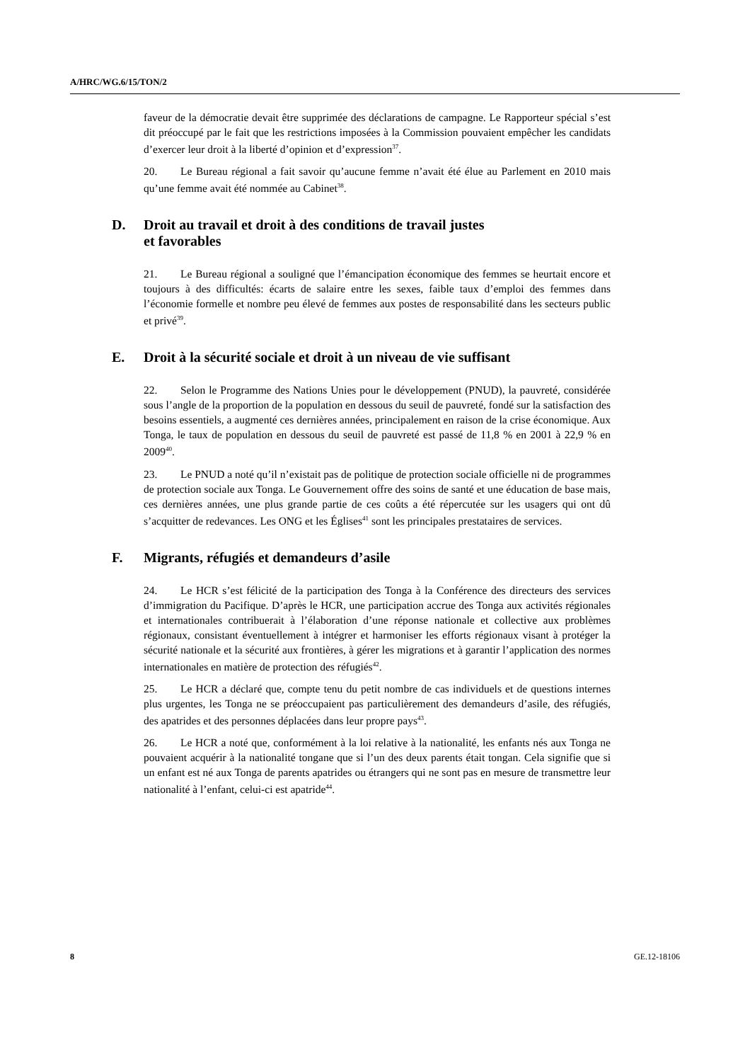A/HRC/WG.6/15/TON/2
faveur de la démocratie devait être supprimée des déclarations de campagne. Le Rapporteur spécial s’est dit préoccupé par le fait que les restrictions imposées à la Commission pouvaient empêcher les candidats d’exercer leur droit à la liberté d’opinion et d’expression<sup>37</sup>.
20. Le Bureau régional a fait savoir qu’aucune femme n’avait été élue au Parlement en 2010 mais qu’une femme avait été nommée au Cabinet<sup>38</sup>.
D. Droit au travail et droit à des conditions de travail justes
et favorables
21. Le Bureau régional a souligné que l’émancipation économique des femmes se heurtait encore et toujours à des difficultés: écarts de salaire entre les sexes, faible taux d’emploi des femmes dans l’économie formelle et nombre peu élevé de femmes aux postes de responsabilité dans les secteurs public et privé<sup>39</sup>.
E. Droit à la sécurité sociale et droit à un niveau de vie suffisant
22. Selon le Programme des Nations Unies pour le développement (PNUD), la pauvreté, considérée sous l’angle de la proportion de la population en dessous du seuil de pauvreté, fondé sur la satisfaction des besoins essentiels, a augmenté ces dernières années, principalement en raison de la crise économique. Aux Tonga, le taux de population en dessous du seuil de pauvreté est passé de 11,8 % en 2001 à 22,9 % en 2009<sup>40</sup>.
23. Le PNUD a noté qu’il n’existait pas de politique de protection sociale officielle ni de programmes de protection sociale aux Tonga. Le Gouvernement offre des soins de santé et une éducation de base mais, ces dernières années, une plus grande partie de ces coûts a été répercutée sur les usagers qui ont dû s’acquitter de redevances. Les ONG et les Églises<sup>41</sup> sont les principales prestataires de services.
F. Migrants, réfugiés et demandeurs d’asile
24. Le HCR s’est félicité de la participation des Tonga à la Conférence des directeurs des services d’immigration du Pacifique. D’après le HCR, une participation accrue des Tonga aux activités régionales et internationales contribuerait à l’élaboration d’une réponse nationale et collective aux problèmes régionaux, consistant éventuellement à intégrer et harmoniser les efforts régionaux visant à protéger la sécurité nationale et la sécurité aux frontières, à gérer les migrations et à garantir l’application des normes internationales en matière de protection des réfugiés<sup>42</sup>.
25. Le HCR a déclaré que, compte tenu du petit nombre de cas individuels et de questions internes plus urgentes, les Tonga ne se préoccupaient pas particulièrement des demandeurs d’asile, des réfugiés, des apatrides et des personnes déplacées dans leur propre pays<sup>43</sup>.
26. Le HCR a noté que, conformément à la loi relative à la nationalité, les enfants nés aux Tonga ne pouvaient acquérir à la nationalité tongane que si l’un des deux parents était tongan. Cela signifie que si un enfant est né aux Tonga de parents apatrides ou étrangers qui ne sont pas en mesure de transmettre leur nationalité à l’enfant, celui-ci est apatride<sup>44</sup>.
8 GE.12-18106